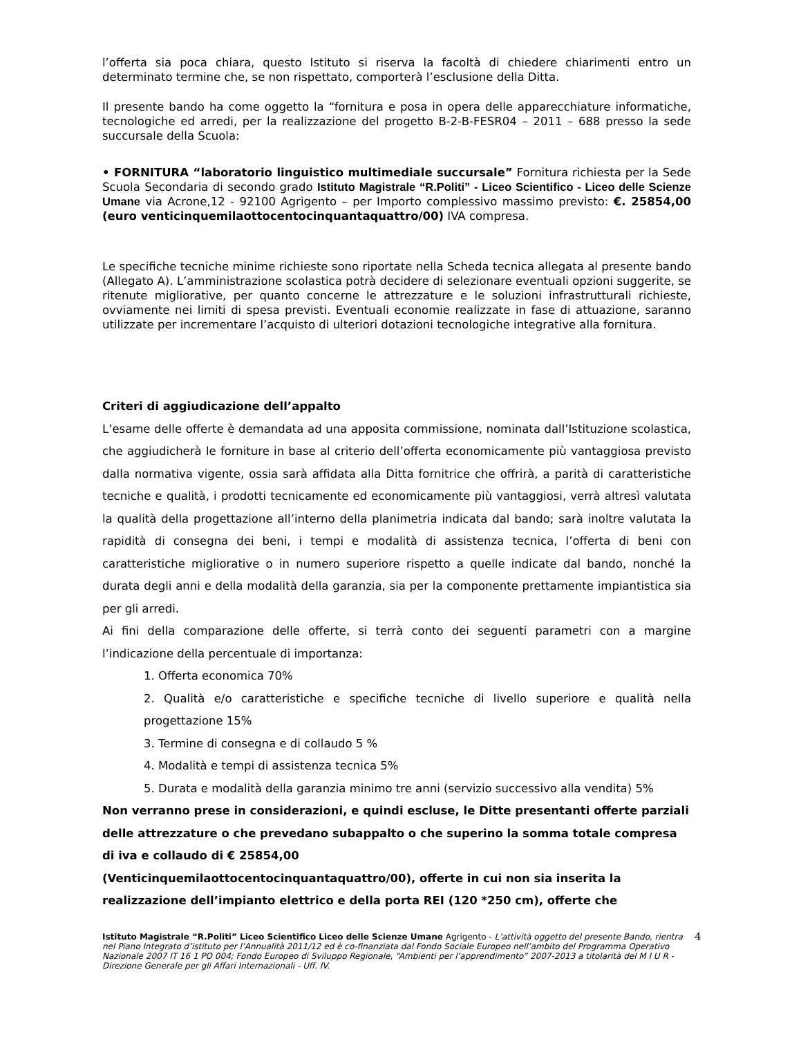l’offerta sia poca chiara, questo Istituto si riserva la facoltà di chiedere chiarimenti entro un determinato termine che, se non rispettato, comporterà l’esclusione della Ditta.
Il presente bando ha come oggetto la “fornitura e posa in opera delle apparecchiature informatiche, tecnologiche ed arredi, per la realizzazione del progetto B-2-B-FESR04 – 2011 – 688 presso la sede succursale della Scuola:
• FORNITURA “laboratorio linguistico multimediale succursale” Fornitura richiesta per la Sede Scuola Secondaria di secondo grado Istituto Magistrale “R.Politi” - Liceo Scientifico - Liceo delle Scienze Umane via Acrone,12 - 92100 Agrigento – per Importo complessivo massimo previsto: €. 25854,00 (euro venticinquemilaottocentocinquantaquattro/00) IVA compresa.
Le specifiche tecniche minime richieste sono riportate nella Scheda tecnica allegata al presente bando (Allegato A). L’amministrazione scolastica potrà decidere di selezionare eventuali opzioni suggerite, se ritenute migliorative, per quanto concerne le attrezzature e le soluzioni infrastrutturali richieste, ovviamente nei limiti di spesa previsti. Eventuali economie realizzate in fase di attuazione, saranno utilizzate per incrementare l’acquisto di ulteriori dotazioni tecnologiche integrative alla fornitura.
Criteri di aggiudicazione dell’appalto
L’esame delle offerte è demandata ad una apposita commissione, nominata dall’Istituzione scolastica, che aggiudicherà le forniture in base al criterio dell’offerta economicamente più vantaggiosa previsto dalla normativa vigente, ossia sarà affidata alla Ditta fornitrice che offrirà, a parità di caratteristiche tecniche e qualità, i prodotti tecnicamente ed economicamente più vantaggiosi, verrà altresì valutata la qualità della progettazione all’interno della planimetria indicata dal bando; sarà inoltre valutata la rapidità di consegna dei beni, i tempi e modalità di assistenza tecnica, l’offerta di beni con caratteristiche migliorative o in numero superiore rispetto a quelle indicate dal bando, nonché la durata degli anni e della modalità della garanzia, sia per la componente prettamente impiantistica sia per gli arredi.
Ai fini della comparazione delle offerte, si terrà conto dei seguenti parametri con a margine l’indicazione della percentuale di importanza:
1. Offerta economica 70%
2. Qualità e/o caratteristiche e specifiche tecniche di livello superiore e qualità nella progettazione 15%
3. Termine di consegna e di collaudo 5 %
4. Modalità e tempi di assistenza tecnica 5%
5. Durata e modalità della garanzia minimo tre anni (servizio successivo alla vendita) 5%
Non verranno prese in considerazioni, e quindi escluse, le Ditte presentanti offerte parziali delle attrezzature o che prevedano subappalto o che superino la somma totale compresa di iva e collaudo di € 25854,00
(Venticinquemilaottocentocinquantaquattro/00), offerte in cui non sia inserita la realizzazione dell’impianto elettrico e della porta REI (120 *250 cm), offerte che
Istituto Magistrale “R.Politi” Liceo Scientifico Liceo delle Scienze Umane Agrigento - L’attività oggetto del presente Bando, rientra nel Piano Integrato d’istituto per l’Annualità 2011/12 ed è co-finanziata dal Fondo Sociale Europeo nell’ambito del Programma Operativo Nazionale 2007 IT 16 1 PO 004; Fondo Europeo di Sviluppo Regionale, “Ambienti per l’apprendimento” 2007-2013 a titolarità del M I U R - Direzione Generale per gli Affari Internazionali - Uff. IV.
4